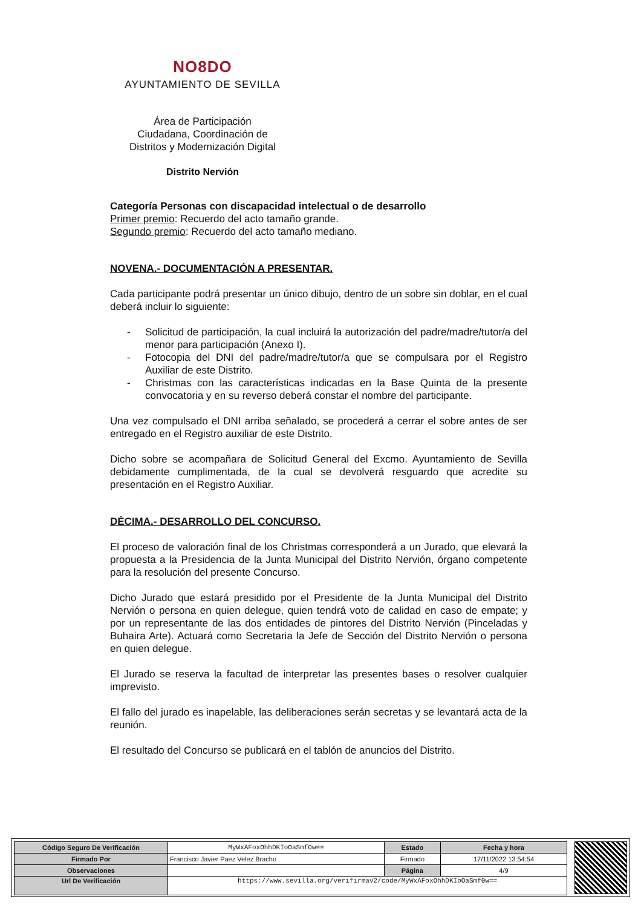NO8DO
AYUNTAMIENTO DE SEVILLA
Área de Participación
Ciudadana, Coordinación de
Distritos y Modernización Digital
Distrito Nervión
Categoría Personas con discapacidad intelectual o de desarrollo
Primer premio: Recuerdo del acto tamaño grande.
Segundo premio: Recuerdo del acto tamaño mediano.
NOVENA.- DOCUMENTACIÓN A PRESENTAR.
Cada participante podrá presentar un único dibujo, dentro de un sobre sin doblar, en el cual deberá incluir lo siguiente:
- Solicitud de participación, la cual incluirá la autorización del padre/madre/tutor/a del menor para participación (Anexo I).
- Fotocopia del DNI del padre/madre/tutor/a que se compulsara por el Registro Auxiliar de este Distrito.
- Christmas con las características indicadas en la Base Quinta de la presente convocatoria y en su reverso deberá constar el nombre del participante.
Una vez compulsado el DNI arriba señalado, se procederá a cerrar el sobre antes de ser entregado en el Registro auxiliar de este Distrito.
Dicho sobre se acompañara de Solicitud General del Excmo. Ayuntamiento de Sevilla debidamente cumplimentada, de la cual se devolverá resguardo que acredite su presentación en el Registro Auxiliar.
DÉCIMA.- DESARROLLO DEL CONCURSO.
El proceso de valoración final de los Christmas corresponderá a un Jurado, que elevará la propuesta a la Presidencia de la Junta Municipal del Distrito Nervión, órgano competente para la resolución del presente Concurso.
Dicho Jurado que estará presidido por el Presidente de la Junta Municipal del Distrito Nervión o persona en quien delegue, quien tendrá voto de calidad en caso de empate; y por un representante de las dos entidades de pintores del Distrito Nervión (Pinceladas y Buhaira Arte). Actuará como Secretaria la Jefe de Sección del Distrito Nervión o persona en quien delegue.
El Jurado se reserva la facultad de interpretar las presentes bases o resolver cualquier imprevisto.
El fallo del jurado es inapelable, las deliberaciones serán secretas y se levantará acta de la reunión.
El resultado del Concurso se publicará en el tablón de anuncios del Distrito.
| Código Seguro De Verificación | MyWxAFoxOhhDKIoOaSmf0w== | Estado | Fecha y hora |
| Firmado Por | Francisco Javier Paez Velez Bracho | Firmado | 17/11/2022 13:54:54 |
| Observaciones | | Página | 4/9 |
| Url De Verificación | https://www.sevilla.org/verifirmav2/code/MyWxAFoxOhhDKIoOaSmf0w== | | |